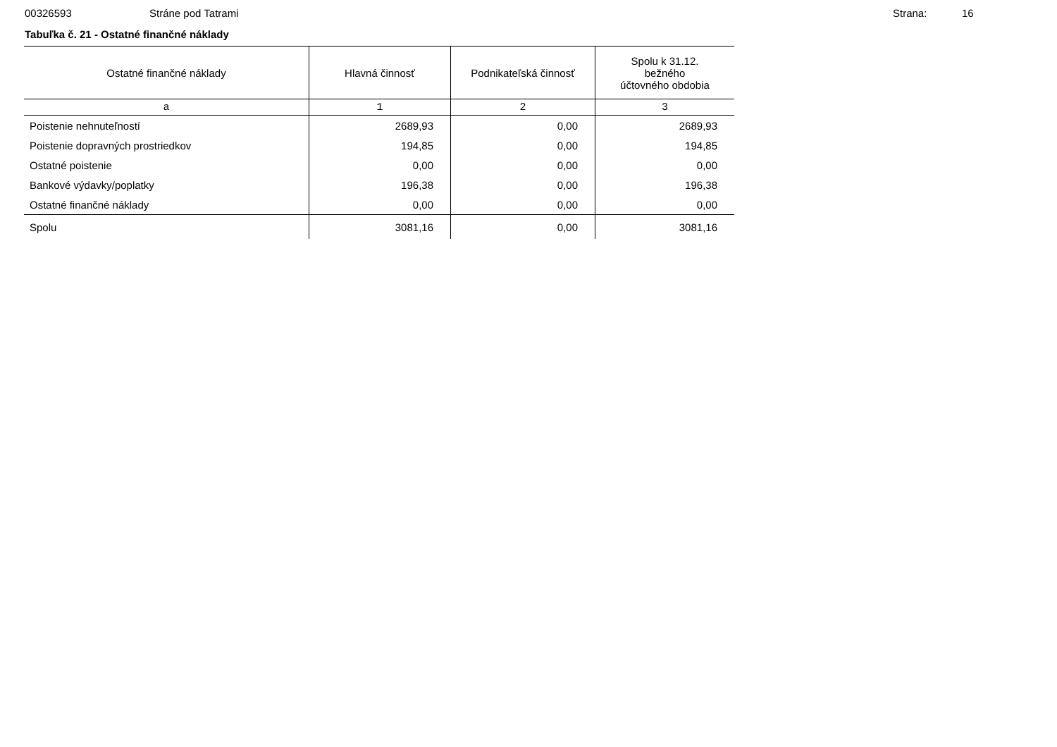00326593 Stráne pod Tatrami Strana: 16
Tabuľka č. 21 - Ostatné finančné náklady
| Ostatné finančné náklady | Hlavná činnosť | Podnikateľská činnosť | Spolu k 31.12. bežného účtovného obdobia |
| --- | --- | --- | --- |
| a | 1 | 2 | 3 |
| Poistenie nehnuteľností | 2689,93 | 0,00 | 2689,93 |
| Poistenie dopravných prostriedkov | 194,85 | 0,00 | 194,85 |
| Ostatné poistenie | 0,00 | 0,00 | 0,00 |
| Bankové výdavky/poplatky | 196,38 | 0,00 | 196,38 |
| Ostatné finančné náklady | 0,00 | 0,00 | 0,00 |
| Spolu | 3081,16 | 0,00 | 3081,16 |